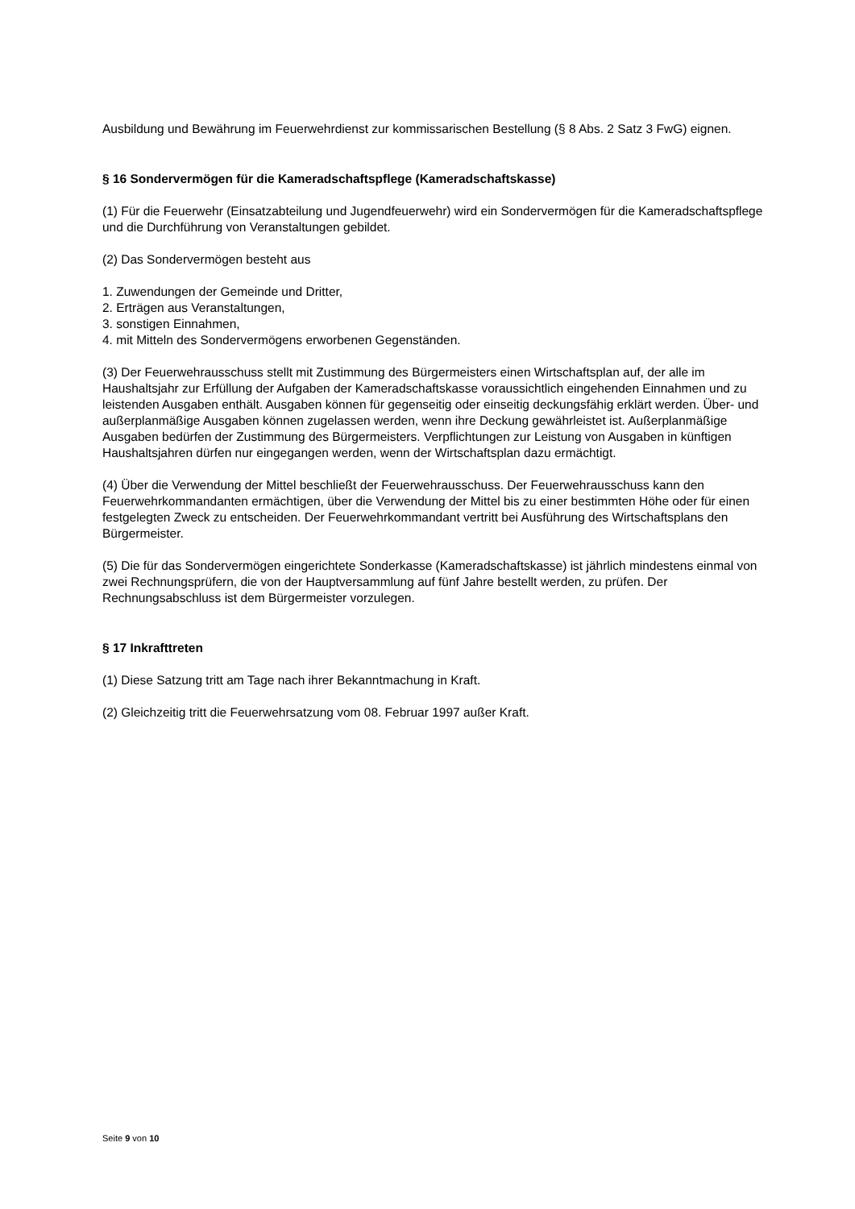Ausbildung und Bewährung im Feuerwehrdienst zur kommissarischen Bestellung (§ 8 Abs. 2 Satz 3 FwG) eignen.
§ 16 Sondervermögen für die Kameradschaftspflege (Kameradschaftskasse)
(1) Für die Feuerwehr (Einsatzabteilung und Jugendfeuerwehr) wird ein Sondervermögen für die Kameradschaftspflege und die Durchführung von Veranstaltungen gebildet.
(2) Das Sondervermögen besteht aus
1. Zuwendungen der Gemeinde und Dritter,
2. Erträgen aus Veranstaltungen,
3. sonstigen Einnahmen,
4. mit Mitteln des Sondervermögens erworbenen Gegenständen.
(3) Der Feuerwehrausschuss stellt mit Zustimmung des Bürgermeisters einen Wirtschaftsplan auf, der alle im Haushaltsjahr zur Erfüllung der Aufgaben der Kameradschaftskasse voraussichtlich eingehenden Einnahmen und zu leistenden Ausgaben enthält. Ausgaben können für gegenseitig oder einseitig deckungsfähig erklärt werden. Über- und außerplanmäßige Ausgaben können zugelassen werden, wenn ihre Deckung gewährleistet ist. Außerplanmäßige Ausgaben bedürfen der Zustimmung des Bürgermeisters. Verpflichtungen zur Leistung von Ausgaben in künftigen Haushaltsjahren dürfen nur eingegangen werden, wenn der Wirtschaftsplan dazu ermächtigt.
(4) Über die Verwendung der Mittel beschließt der Feuerwehrausschuss. Der Feuerwehrausschuss kann den Feuerwehrkommandanten ermächtigen, über die Verwendung der Mittel bis zu einer bestimmten Höhe oder für einen festgelegten Zweck zu entscheiden. Der Feuerwehrkommandant vertritt bei Ausführung des Wirtschaftsplans den Bürgermeister.
(5) Die für das Sondervermögen eingerichtete Sonderkasse (Kameradschaftskasse) ist jährlich mindestens einmal von zwei Rechnungsprüfern, die von der Hauptversammlung auf fünf Jahre bestellt werden, zu prüfen. Der Rechnungsabschluss ist dem Bürgermeister vorzulegen.
§ 17 Inkrafttreten
(1) Diese Satzung tritt am Tage nach ihrer Bekanntmachung in Kraft.
(2) Gleichzeitig tritt die Feuerwehrsatzung vom 08. Februar 1997 außer Kraft.
Seite 9 von 10